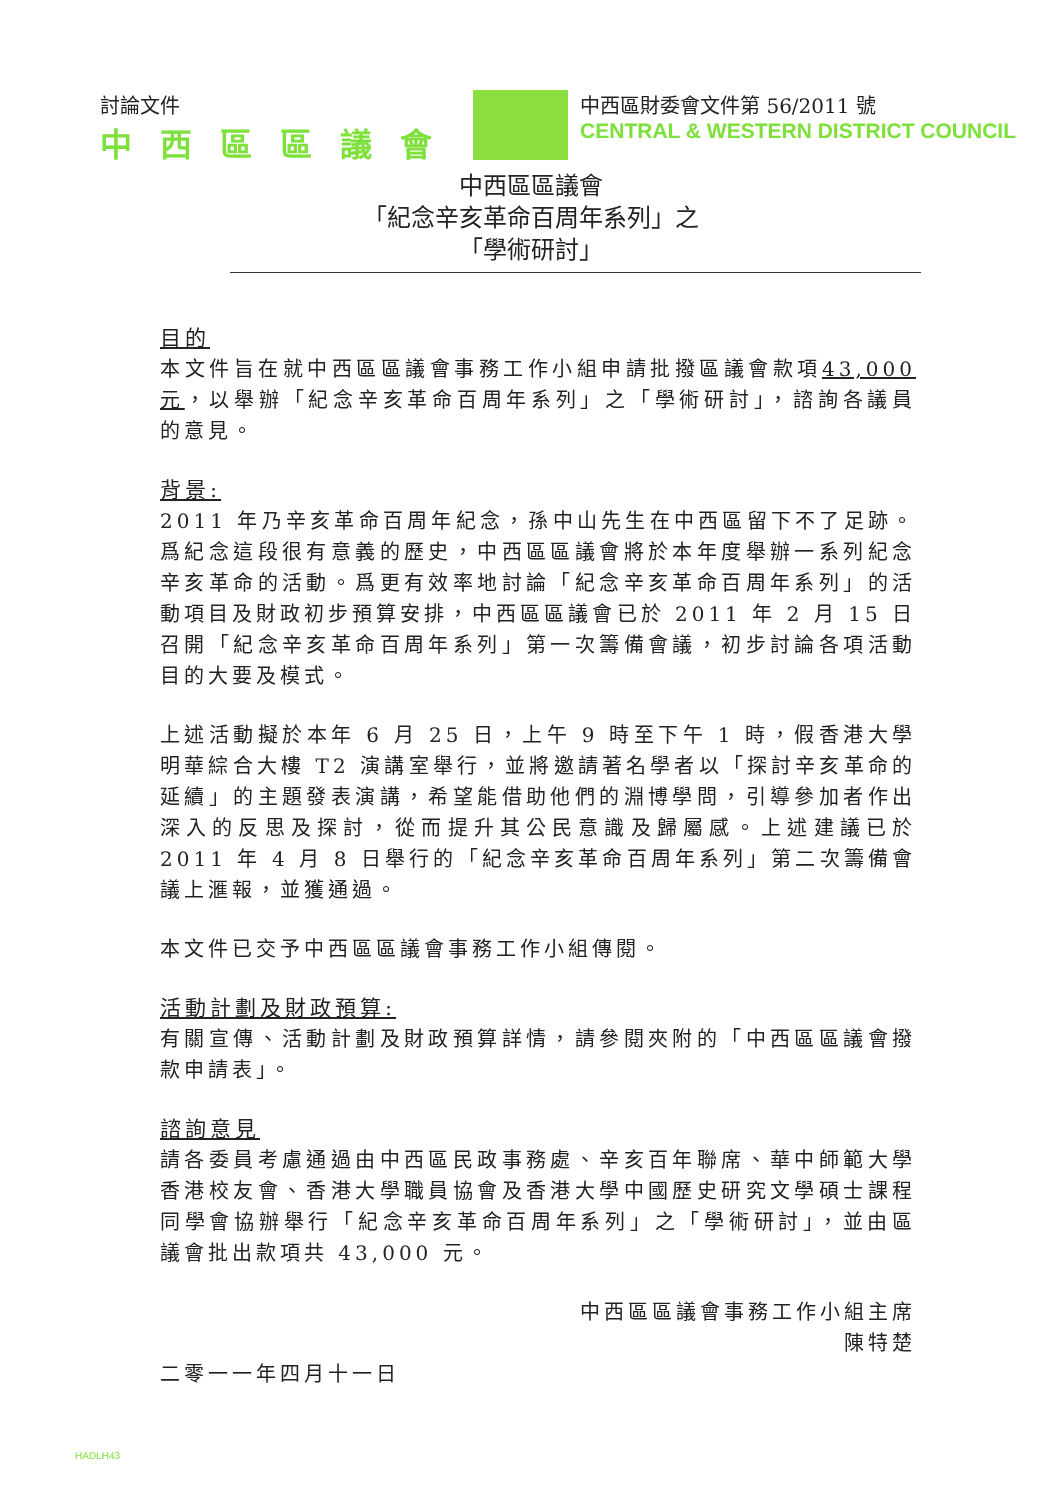討論文件
中西區區議會
中西區財委會文件第 56/2011 號
CENTRAL & WESTERN DISTRICT COUNCIL
中西區區議會
「紀念辛亥革命百周年系列」之
「學術研討」
目的
本文件旨在就中西區區議會事務工作小組申請批撥區議會款項43,000 元，以舉辦「紀念辛亥革命百周年系列」之「學術研討」，諮詢各議員的意見。
背景:
2011 年乃辛亥革命百周年紀念，孫中山先生在中西區留下不了足跡。爲紀念這段很有意義的歷史，中西區區議會將於本年度舉辦一系列紀念辛亥革命的活動。爲更有效率地討論「紀念辛亥革命百周年系列」的活動項目及財政初步預算安排，中西區區議會已於 2011 年 2 月 15 日召開「紀念辛亥革命百周年系列」第一次籌備會議，初步討論各項活動目的大要及模式。
上述活動擬於本年 6 月 25 日，上午 9 時至下午 1 時，假香港大學明華綜合大樓 T2 演講室舉行，並將邀請著名學者以「探討辛亥革命的延續」的主題發表演講，希望能借助他們的淵博學問，引導參加者作出深入的反思及探討，從而提升其公民意識及歸屬感。上述建議已於 2011 年 4 月 8 日舉行的「紀念辛亥革命百周年系列」第二次籌備會議上滙報，並獲通過。
本文件已交予中西區區議會事務工作小組傳閱。
活動計劃及財政預算:
有關宣傳、活動計劃及財政預算詳情，請參閱夾附的「中西區區議會撥款申請表」。
諮詢意見
請各委員考慮通過由中西區民政事務處、辛亥百年聯席、華中師範大學香港校友會、香港大學職員協會及香港大學中國歷史研究文學碩士課程同學會協辦舉行「紀念辛亥革命百周年系列」之「學術研討」，並由區議會批出款項共 43,000 元。
中西區區議會事務工作小組主席
陳特楚
二零一一年四月十一日
HADLH43